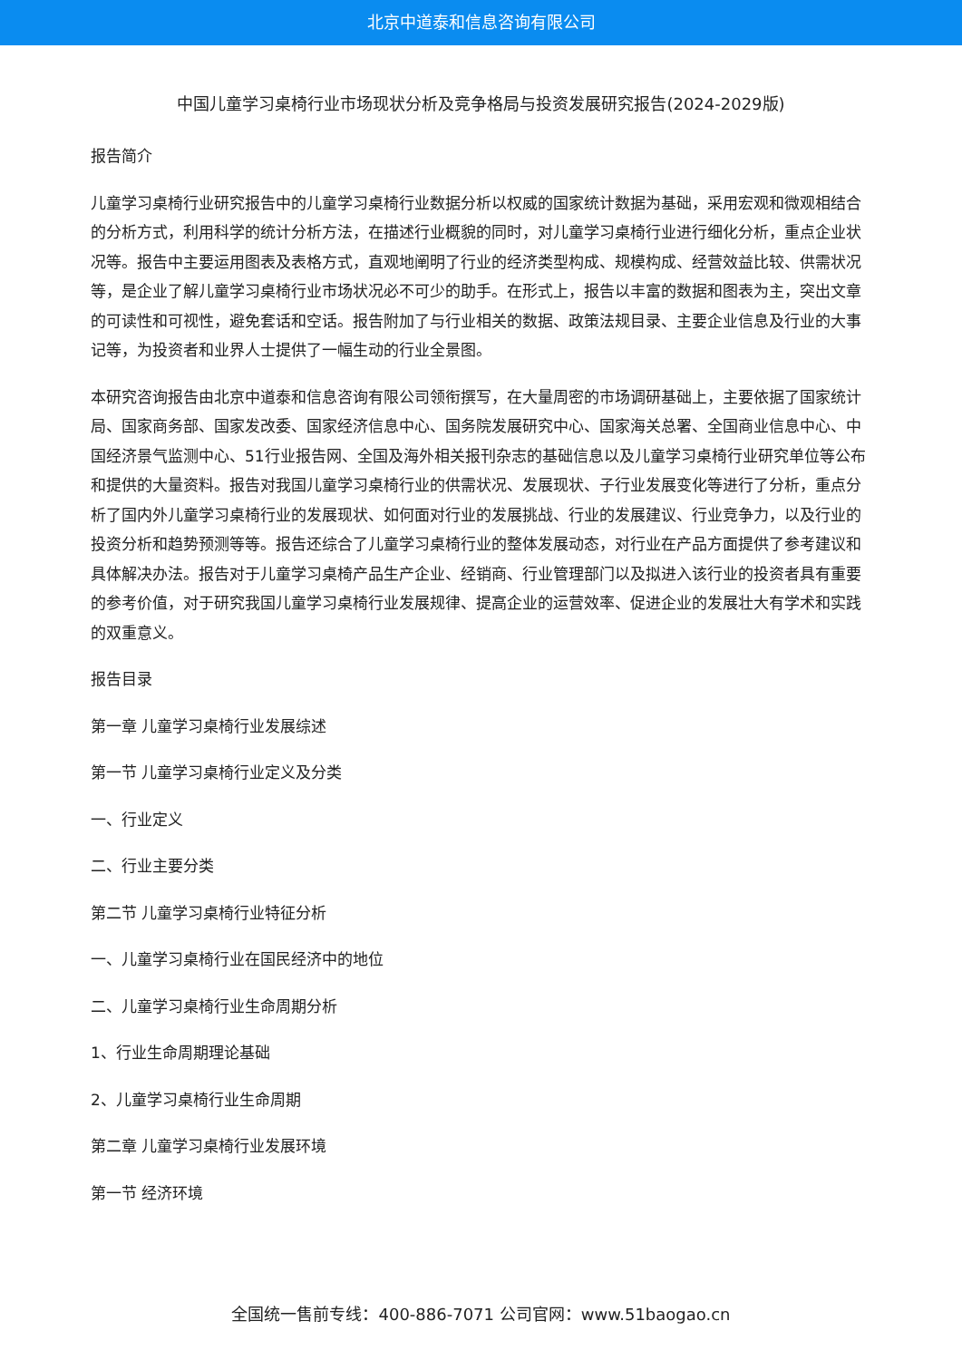北京中道泰和信息咨询有限公司
中国儿童学习桌椅行业市场现状分析及竞争格局与投资发展研究报告(2024-2029版)
报告简介
儿童学习桌椅行业研究报告中的儿童学习桌椅行业数据分析以权威的国家统计数据为基础，采用宏观和微观相结合的分析方式，利用科学的统计分析方法，在描述行业概貌的同时，对儿童学习桌椅行业进行细化分析，重点企业状况等。报告中主要运用图表及表格方式，直观地阐明了行业的经济类型构成、规模构成、经营效益比较、供需状况等，是企业了解儿童学习桌椅行业市场状况必不可少的助手。在形式上，报告以丰富的数据和图表为主，突出文章的可读性和可视性，避免套话和空话。报告附加了与行业相关的数据、政策法规目录、主要企业信息及行业的大事记等，为投资者和业界人士提供了一幅生动的行业全景图。
本研究咨询报告由北京中道泰和信息咨询有限公司领衔撰写，在大量周密的市场调研基础上，主要依据了国家统计局、国家商务部、国家发改委、国家经济信息中心、国务院发展研究中心、国家海关总署、全国商业信息中心、中国经济景气监测中心、51行业报告网、全国及海外相关报刊杂志的基础信息以及儿童学习桌椅行业研究单位等公布和提供的大量资料。报告对我国儿童学习桌椅行业的供需状况、发展现状、子行业发展变化等进行了分析，重点分析了国内外儿童学习桌椅行业的发展现状、如何面对行业的发展挑战、行业的发展建议、行业竞争力，以及行业的投资分析和趋势预测等等。报告还综合了儿童学习桌椅行业的整体发展动态，对行业在产品方面提供了参考建议和具体解决办法。报告对于儿童学习桌椅产品生产企业、经销商、行业管理部门以及拟进入该行业的投资者具有重要的参考价值，对于研究我国儿童学习桌椅行业发展规律、提高企业的运营效率、促进企业的发展壮大有学术和实践的双重意义。
报告目录
第一章 儿童学习桌椅行业发展综述
第一节 儿童学习桌椅行业定义及分类
一、行业定义
二、行业主要分类
第二节 儿童学习桌椅行业特征分析
一、儿童学习桌椅行业在国民经济中的地位
二、儿童学习桌椅行业生命周期分析
1、行业生命周期理论基础
2、儿童学习桌椅行业生命周期
第二章 儿童学习桌椅行业发展环境
第一节 经济环境
全国统一售前专线：400-886-7071 公司官网：www.51baogao.cn